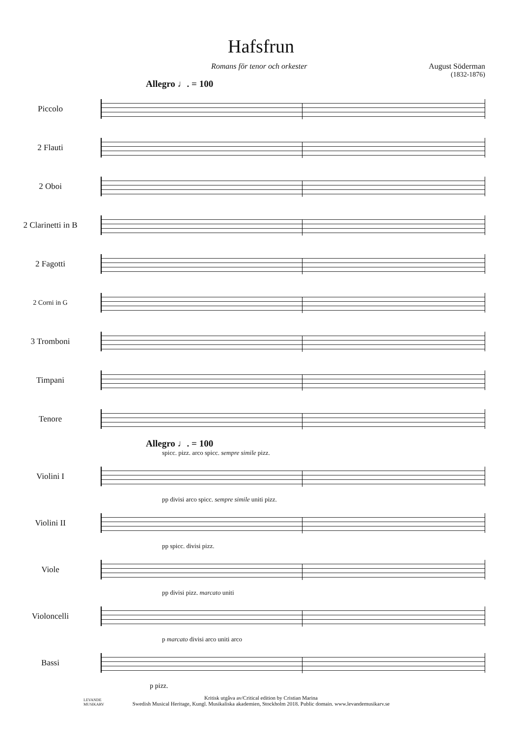Hafsfrun
Romans för tenor och orkester August Söderman
(1832-1876)
Allegro ♩. = 100
Piccolo
2 Flauti
2 Oboi
2 Clarinetti in B
2 Fagotti
2 Corni in G
3 Tromboni
Timpani
Tenore
Allegro ♩. = 100
spicc. pizz. arco spicc. sempre simile pizz.
Violini I
pp divisi arco spicc. sempre simile uniti pizz.
Violini II
pp spicc. divisi pizz.
Viole
pp divisi pizz. marcato uniti
Violoncelli
p marcato divisi arco uniti arco
Bassi
p pizz.
Kritisk utgåva av/Critical edition by Cristian Marina
Swedish Musical Heritage, Kungl. Musikaliska akademien, Stockholm 2018. Public domain. www.levandemusikarv.se
LEVANDE
MUSIKARV